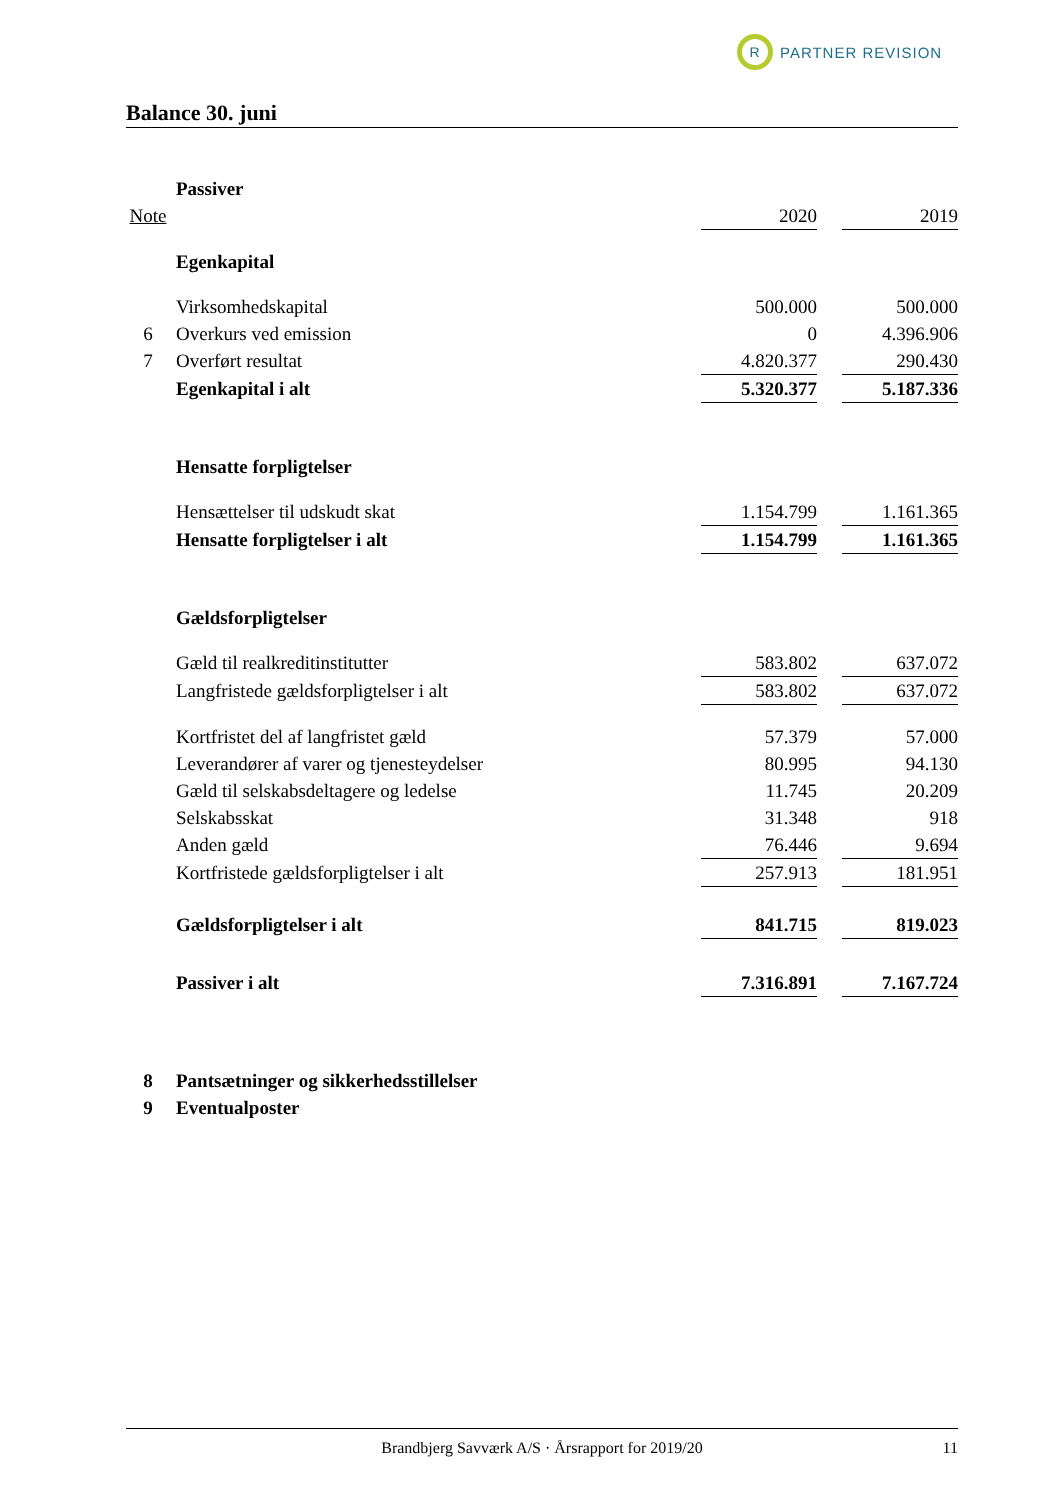R
PARTNER REVISION
Balance 30. juni
| | Passiver | | | |
| Note | | 2020 | | 2019 |
| | Egenkapital | | | |
| | Virksomhedskapital | 500.000 | | 500.000 |
| 6 | Overkurs ved emission | 0 | | 4.396.906 |
| 7 | Overført resultat | 4.820.377 | | 290.430 |
| | Egenkapital i alt | 5.320.377 | | 5.187.336 |
| | Hensatte forpligtelser | | | |
| | Hensættelser til udskudt skat | 1.154.799 | | 1.161.365 |
| | Hensatte forpligtelser i alt | 1.154.799 | | 1.161.365 |
| | Gældsforpligtelser | | | |
| | Gæld til realkreditinstitutter | 583.802 | | 637.072 |
| | Langfristede gældsforpligtelser i alt | 583.802 | | 637.072 |
| | Kortfristet del af langfristet gæld | 57.379 | | 57.000 |
| | Leverandører af varer og tjenesteydelser | 80.995 | | 94.130 |
| | Gæld til selskabsdeltagere og ledelse | 11.745 | | 20.209 |
| | Selskabsskat | 31.348 | | 918 |
| | Anden gæld | 76.446 | | 9.694 |
| | Kortfristede gældsforpligtelser i alt | 257.913 | | 181.951 |
| | Gældsforpligtelser i alt | 841.715 | | 819.023 |
| | Passiver i alt | 7.316.891 | | 7.167.724 |
| 8 | Pantsætninger og sikkerhedsstillelser | | | |
| 9 | Eventualposter | | | |
Brandbjerg Savværk A/S · Årsrapport for 2019/20 11